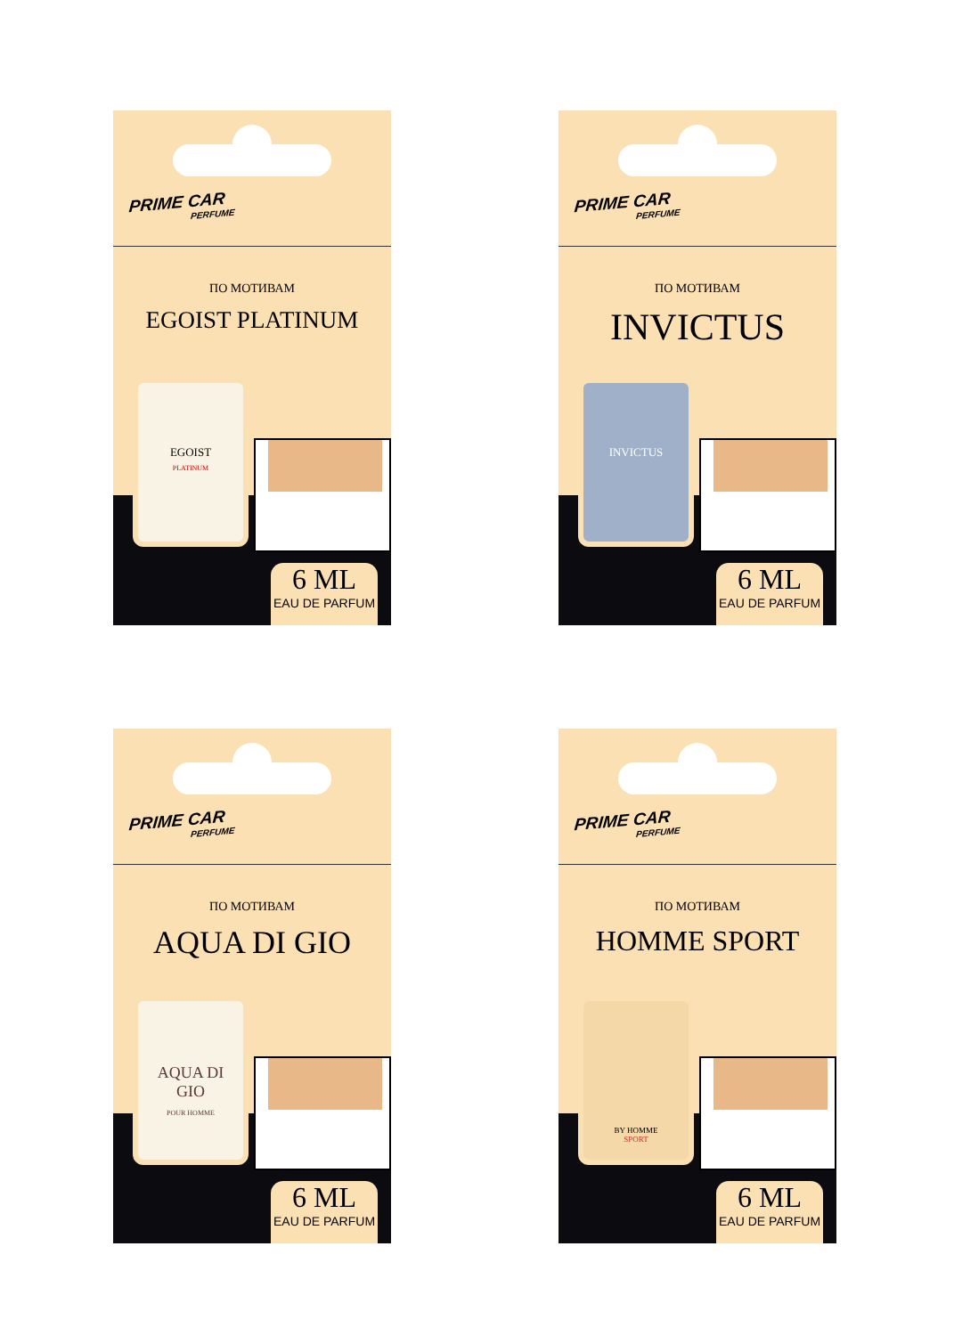PRIME CAR
PERFUME
ПО МОТИВАМ
EGOIST PLATINUM
EGOIST
PLATINUM
6 ML
EAU DE PARFUM
PRIME CAR
PERFUME
ПО МОТИВАМ
INVICTUS
INVICTUS
6 ML
EAU DE PARFUM
PRIME CAR
PERFUME
ПО МОТИВАМ
AQUA DI GIO
AQUA DI
GIO
POUR HOMME
6 ML
EAU DE PARFUM
PRIME CAR
PERFUME
ПО МОТИВАМ
HOMME SPORT
BY HOMME
SPORT
6 ML
EAU DE PARFUM